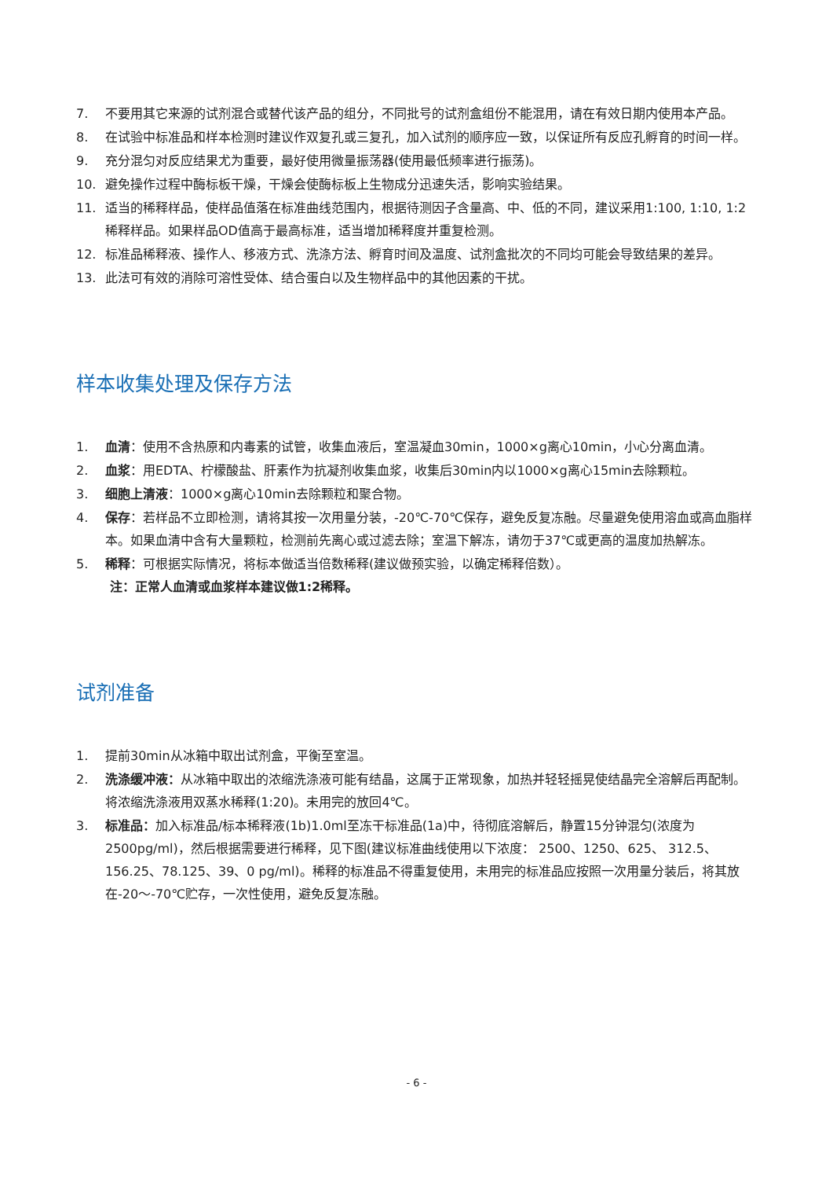7. 不要用其它来源的试剂混合或替代该产品的组分，不同批号的试剂盒组份不能混用，请在有效日期内使用本产品。
8. 在试验中标准品和样本检测时建议作双复孔或三复孔，加入试剂的顺序应一致，以保证所有反应孔孵育的时间一样。
9. 充分混匀对反应结果尤为重要，最好使用微量振荡器(使用最低频率进行振荡)。
10. 避免操作过程中酶标板干燥，干燥会使酶标板上生物成分迅速失活，影响实验结果。
11. 适当的稀释样品，使样品值落在标准曲线范围内，根据待测因子含量高、中、低的不同，建议采用1:100, 1:10, 1:2稀释样品。如果样品OD值高于最高标准，适当增加稀释度并重复检测。
12. 标准品稀释液、操作人、移液方式、洗涤方法、孵育时间及温度、试剂盒批次的不同均可能会导致结果的差异。
13. 此法可有效的消除可溶性受体、结合蛋白以及生物样品中的其他因素的干扰。
样本收集处理及保存方法
1. 血清：使用不含热原和内毒素的试管，收集血液后，室温凝血30min，1000×g离心10min，小心分离血清。
2. 血浆：用EDTA、柠檬酸盐、肝素作为抗凝剂收集血浆，收集后30min内以1000×g离心15min去除颗粒。
3. 细胞上清液：1000×g离心10min去除颗粒和聚合物。
4. 保存：若样品不立即检测，请将其按一次用量分装，-20℃-70℃保存，避免反复冻融。尽量避免使用溶血或高血脂样本。如果血清中含有大量颗粒，检测前先离心或过滤去除；室温下解冻，请勿于37℃或更高的温度加热解冻。
5. 稀释：可根据实际情况，将标本做适当倍数稀释(建议做预实验，以确定稀释倍数）。
注：正常人血清或血浆样本建议做1:2稀释。
试剂准备
1. 提前30min从冰箱中取出试剂盒，平衡至室温。
2. 洗涤缓冲液：从冰箱中取出的浓缩洗涤液可能有结晶，这属于正常现象，加热并轻轻摇晃使结晶完全溶解后再配制。将浓缩洗涤液用双蒸水稀释(1:20)。未用完的放回4℃。
3. 标准品：加入标准品/标本稀释液(1b)1.0ml至冻干标准品(1a)中，待彻底溶解后，静置15分钟混匀(浓度为2500pg/ml)，然后根据需要进行稀释，见下图(建议标准曲线使用以下浓度： 2500、1250、625、 312.5、156.25、78.125、39、0 pg/ml)。稀释的标准品不得重复使用，未用完的标准品应按照一次用量分装后，将其放在-20～-70℃贮存，一次性使用，避免反复冻融。
- 6 -